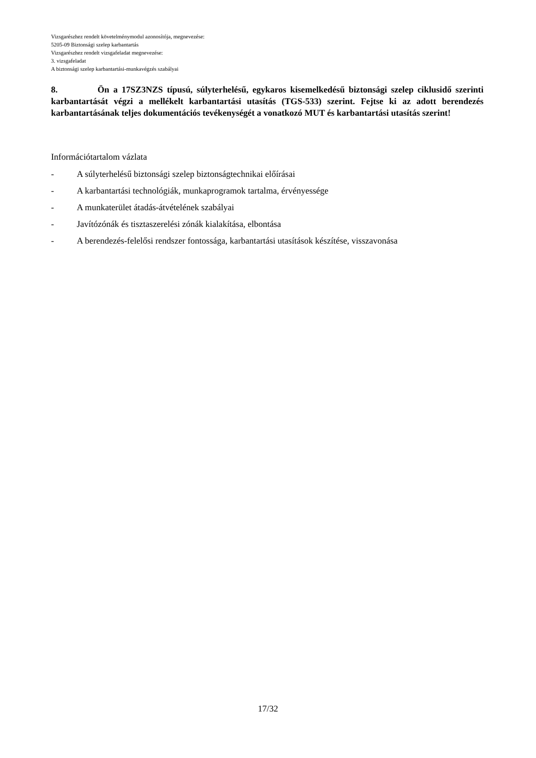Vizsgarészhez rendelt követelménymodul azonosítója, megnevezése:
5205-09 Biztonsági szelep karbantartás
Vizsgarészhez rendelt vizsgafeladat megnevezése:
3. vizsgafeladat
A biztonsági szelep karbantartási-munkavégzés szabályai
8. Ön a 17SZ3NZS típusú, súlyterhelésű, egykaros kisemelkedésű biztonsági szelep ciklusidő szerinti karbantartását végzi a mellékelt karbantartási utasítás (TGS-533) szerint. Fejtse ki az adott berendezés karbantartásának teljes dokumentációs tevékenységét a vonatkozó MUT és karbantartási utasítás szerint!
Információtartalom vázlata
- A súlyterhelésű biztonsági szelep biztonságtechnikai előírásai
- A karbantartási technológiák, munkaprogramok tartalma, érvényessége
- A munkaterület átadás-átvételének szabályai
- Javítózónák és tisztaszerelési zónák kialakítása, elbontása
- A berendezés-felelősi rendszer fontossága, karbantartási utasítások készítése, visszavonása
17/32